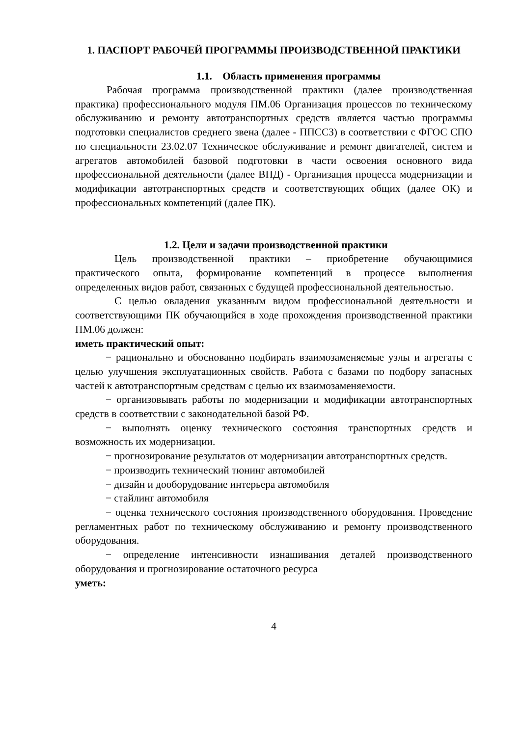1. ПАСПОРТ РАБОЧЕЙ ПРОГРАММЫ ПРОИЗВОДСТВЕННОЙ ПРАКТИКИ
1.1. Область применения программы
Рабочая программа производственной практики (далее производственная практика) профессионального модуля ПМ.06 Организация процессов по техническому обслуживанию и ремонту автотранспортных средств является частью программы подготовки специалистов среднего звена (далее - ППССЗ) в соответствии с ФГОС СПО по специальности 23.02.07 Техническое обслуживание и ремонт двигателей, систем и агрегатов автомобилей базовой подготовки в части освоения основного вида профессиональной деятельности (далее ВПД) - Организация процесса модернизации и модификации автотранспортных средств и соответствующих общих (далее ОК) и профессиональных компетенций (далее ПК).
1.2. Цели и задачи производственной практики
Цель производственной практики – приобретение обучающимися практического опыта, формирование компетенций в процессе выполнения определенных видов работ, связанных с будущей профессиональной деятельностью.
С целью овладения указанным видом профессиональной деятельности и соответствующими ПК обучающийся в ходе прохождения производственной практики ПМ.06 должен:
иметь практический опыт:
− рационально и обоснованно подбирать взаимозаменяемые узлы и агрегаты с целью улучшения эксплуатационных свойств. Работа с базами по подбору запасных частей к автотранспортным средствам с целью их взаимозаменяемости.
− организовывать работы по модернизации и модификации автотранспортных средств в соответствии с законодательной базой РФ.
− выполнять оценку технического состояния транспортных средств и возможность их модернизации.
− прогнозирование результатов от модернизации автотранспортных средств.
− производить технический тюнинг автомобилей
− дизайн и дооборудование интерьера автомобиля
− стайлинг автомобиля
− оценка технического состояния производственного оборудования. Проведение регламентных работ по техническому обслуживанию и ремонту производственного оборудования.
− определение интенсивности изнашивания деталей производственного оборудования и прогнозирование остаточного ресурса
уметь:
4